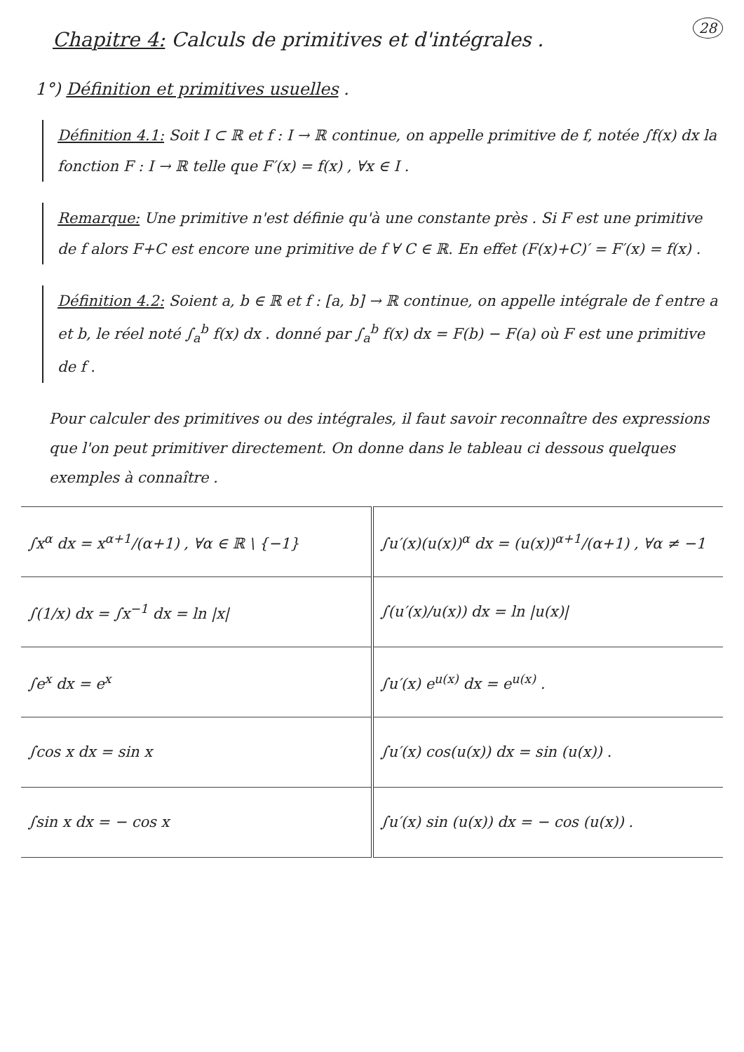28
Chapitre 4: Calculs de primitives et d'intégrales .
1°) Définition et primitives usuelles .
Définition 4.1: Soit I ⊂ ℝ et f : I → ℝ continue, on appelle primitive de f, notée ∫f(x) dx la fonction F : I → ℝ telle que F′(x) = f(x) , ∀x ∈ I .
Remarque: Une primitive n'est définie qu'à une constante près . Si F est une primitive de f alors F+C est encore une primitive de f ∀ C ∈ ℝ. En effet (F(x)+C)′ = F′(x) = f(x) .
Définition 4.2: Soient a, b ∈ ℝ et f : [a, b] → ℝ continue, on appelle intégrale de f entre a et b, le réel noté ∫<sub>a</sub><sup>b</sup> f(x) dx . donné par ∫<sub>a</sub><sup>b</sup> f(x) dx = F(b) − F(a) où F est une primitive de f .
Pour calculer des primitives ou des intégrales, il faut savoir reconnaître des expressions que l'on peut primitiver directement. On donne dans le tableau ci dessous quelques exemples à connaître .
| ∫x<sup>α</sup> dx = x<sup>α+1</sup>/(α+1) , ∀α ∈ ℝ \ {−1} | ∫u′(x)(u(x))<sup>α</sup> dx = (u(x))<sup>α+1</sup>/(α+1) , ∀α ≠ −1 |
| ∫(1/x) dx = ∫x<sup>−1</sup> dx = ln /x/ | ∫(u′(x)/u(x)) dx = ln /u(x)/ |
| ∫e<sup>x</sup> dx = e<sup>x</sup> | ∫u′(x) e<sup>u(x)</sup> dx = e<sup>u(x)</sup> . |
| ∫cos x dx = sin x | ∫u′(x) cos(u(x)) dx = sin (u(x)) . |
| ∫sin x dx = − cos x | ∫u′(x) sin (u(x)) dx = − cos (u(x)) . |